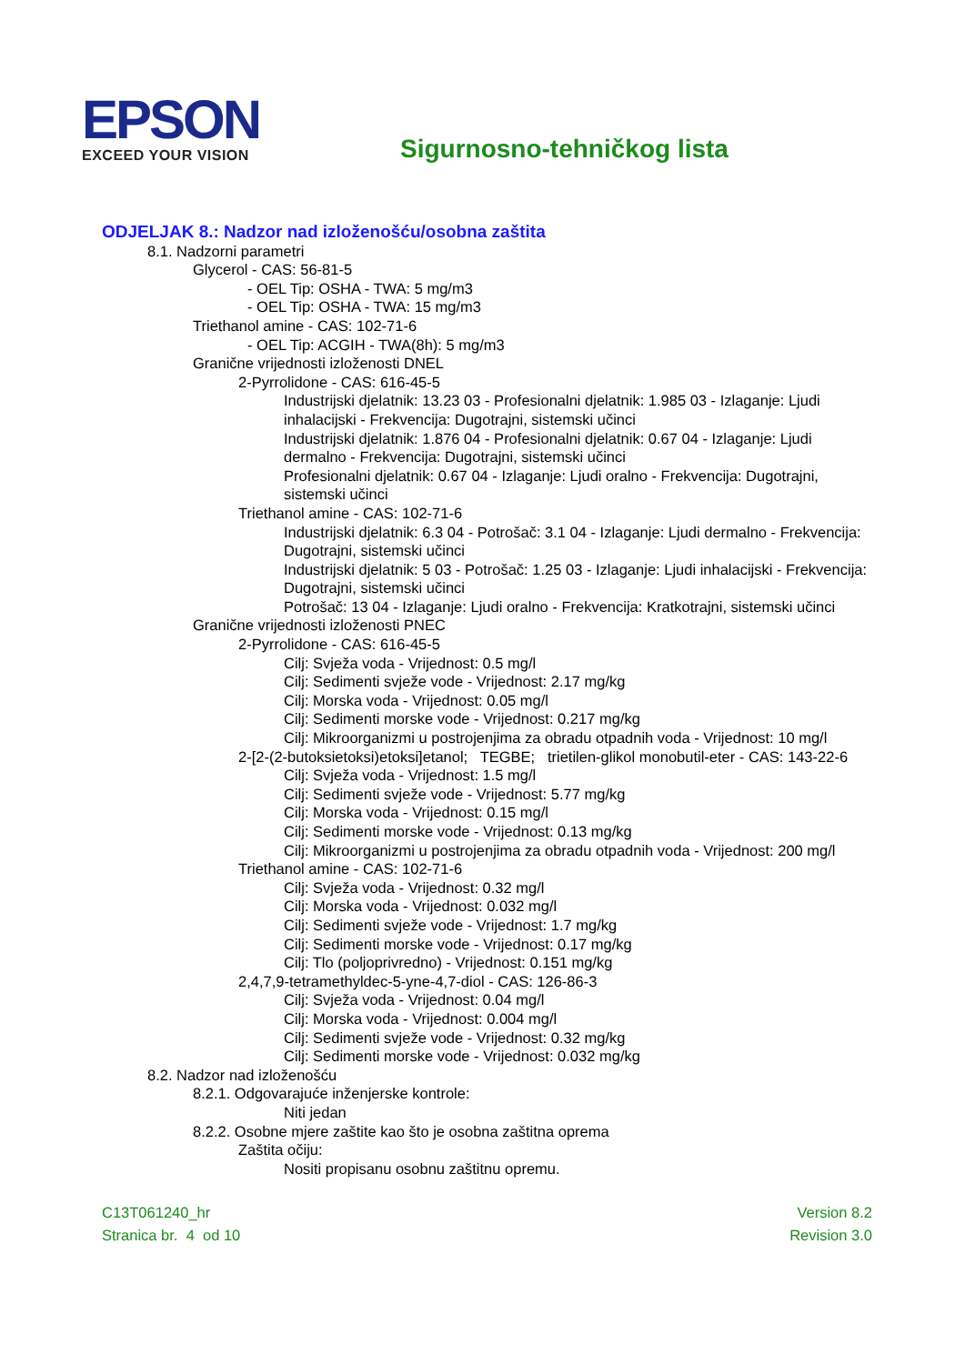EPSON
EXCEED YOUR VISION
Sigurnosno-tehničkog lista
ODJELJAK 8.: Nadzor nad izloženošću/osobna zaštita
8.1. Nadzorni parametri
Glycerol - CAS: 56-81-5
- OEL Tip: OSHA - TWA: 5 mg/m3
- OEL Tip: OSHA - TWA: 15 mg/m3
Triethanol amine - CAS: 102-71-6
- OEL Tip: ACGIH - TWA(8h): 5 mg/m3
Granične vrijednosti izloženosti DNEL
2-Pyrrolidone - CAS: 616-45-5
Industrijski djelatnik: 13.23 03 - Profesionalni djelatnik: 1.985 03 - Izlaganje: Ljudi inhalacijski - Frekvencija: Dugotrajni, sistemski učinci
Industrijski djelatnik: 1.876 04 - Profesionalni djelatnik: 0.67 04 - Izlaganje: Ljudi dermalno - Frekvencija: Dugotrajni, sistemski učinci
Profesionalni djelatnik: 0.67 04 - Izlaganje: Ljudi oralno - Frekvencija: Dugotrajni, sistemski učinci
Triethanol amine - CAS: 102-71-6
Industrijski djelatnik: 6.3 04 - Potrošač: 3.1 04 - Izlaganje: Ljudi dermalno - Frekvencija: Dugotrajni, sistemski učinci
Industrijski djelatnik: 5 03 - Potrošač: 1.25 03 - Izlaganje: Ljudi inhalacijski - Frekvencija: Dugotrajni, sistemski učinci
Potrošač: 13 04 - Izlaganje: Ljudi oralno - Frekvencija: Kratkotrajni, sistemski učinci
Granične vrijednosti izloženosti PNEC
2-Pyrrolidone - CAS: 616-45-5
Cilj: Svježa voda - Vrijednost: 0.5 mg/l
Cilj: Sedimenti svježe vode - Vrijednost: 2.17 mg/kg
Cilj: Morska voda - Vrijednost: 0.05 mg/l
Cilj: Sedimenti morske vode - Vrijednost: 0.217 mg/kg
Cilj: Mikroorganizmi u postrojenjima za obradu otpadnih voda - Vrijednost: 10 mg/l
2-[2-(2-butoksietoksi)etoksi]etanol; TEGBE; trietilen-glikol monobutil-eter - CAS: 143-22-6
Cilj: Svježa voda - Vrijednost: 1.5 mg/l
Cilj: Sedimenti svježe vode - Vrijednost: 5.77 mg/kg
Cilj: Morska voda - Vrijednost: 0.15 mg/l
Cilj: Sedimenti morske vode - Vrijednost: 0.13 mg/kg
Cilj: Mikroorganizmi u postrojenjima za obradu otpadnih voda - Vrijednost: 200 mg/l
Triethanol amine - CAS: 102-71-6
Cilj: Svježa voda - Vrijednost: 0.32 mg/l
Cilj: Morska voda - Vrijednost: 0.032 mg/l
Cilj: Sedimenti svježe vode - Vrijednost: 1.7 mg/kg
Cilj: Sedimenti morske vode - Vrijednost: 0.17 mg/kg
Cilj: Tlo (poljoprivredno) - Vrijednost: 0.151 mg/kg
2,4,7,9-tetramethyldec-5-yne-4,7-diol - CAS: 126-86-3
Cilj: Svježa voda - Vrijednost: 0.04 mg/l
Cilj: Morska voda - Vrijednost: 0.004 mg/l
Cilj: Sedimenti svježe vode - Vrijednost: 0.32 mg/kg
Cilj: Sedimenti morske vode - Vrijednost: 0.032 mg/kg
8.2. Nadzor nad izloženošću
8.2.1. Odgovarajuće inženjerske kontrole:
Niti jedan
8.2.2. Osobne mjere zaštite kao što je osobna zaštitna oprema
Zaštita očiju:
Nositi propisanu osobnu zaštitnu opremu.
C13T061240_hr
Stranica br. 4 od 10
Version 8.2
Revision 3.0